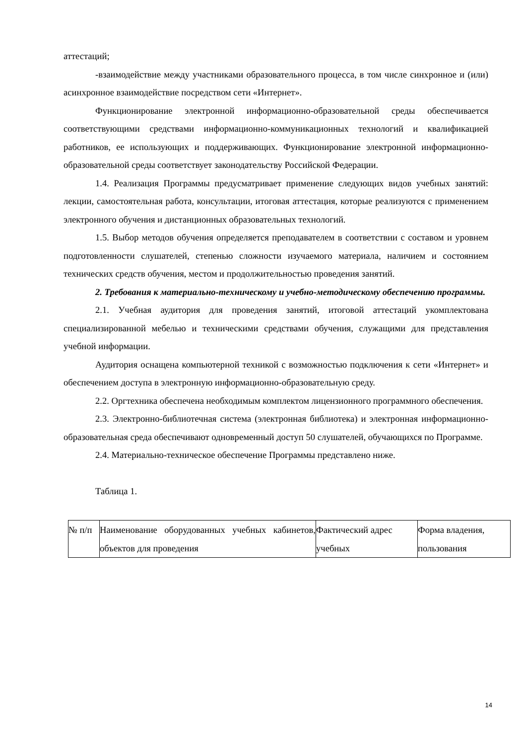аттестаций;
-взаимодействие между участниками образовательного процесса, в том числе синхронное и (или) асинхронное взаимодействие посредством сети «Интернет».
Функционирование электронной информационно-образовательной среды обеспечивается соответствующими средствами информационно-коммуникационных технологий и квалификацией работников, ее использующих и поддерживающих. Функционирование электронной информационно-образовательной среды соответствует законодательству Российской Федерации.
1.4. Реализация Программы предусматривает применение следующих видов учебных занятий: лекции, самостоятельная работа, консультации, итоговая аттестация, которые реализуются с применением электронного обучения и дистанционных образовательных технологий.
1.5. Выбор методов обучения определяется преподавателем в соответствии с составом и уровнем подготовленности слушателей, степенью сложности изучаемого материала, наличием и состоянием технических средств обучения, местом и продолжительностью проведения занятий.
2. Требования к материально-техническому и учебно-методическому обеспечению программы.
2.1. Учебная аудитория для проведения занятий, итоговой аттестаций укомплектована специализированной мебелью и техническими средствами обучения, служащими для представления учебной информации.
Аудитория оснащена компьютерной техникой с возможностью подключения к сети «Интернет» и обеспечением доступа в электронную информационно-образовательную среду.
2.2. Оргтехника обеспечена необходимым комплектом лицензионного программного обеспечения.
2.3. Электронно-библиотечная система (электронная библиотека) и электронная информационно-образовательная среда обеспечивают одновременный доступ 50 слушателей, обучающихся по Программе.
2.4. Материально-техническое обеспечение Программы представлено ниже.
Таблица 1.
| № п/п | Наименование оборудованных учебных кабинетов, объектов для проведения | Фактический адрес учебных | Форма владения, пользования |
14